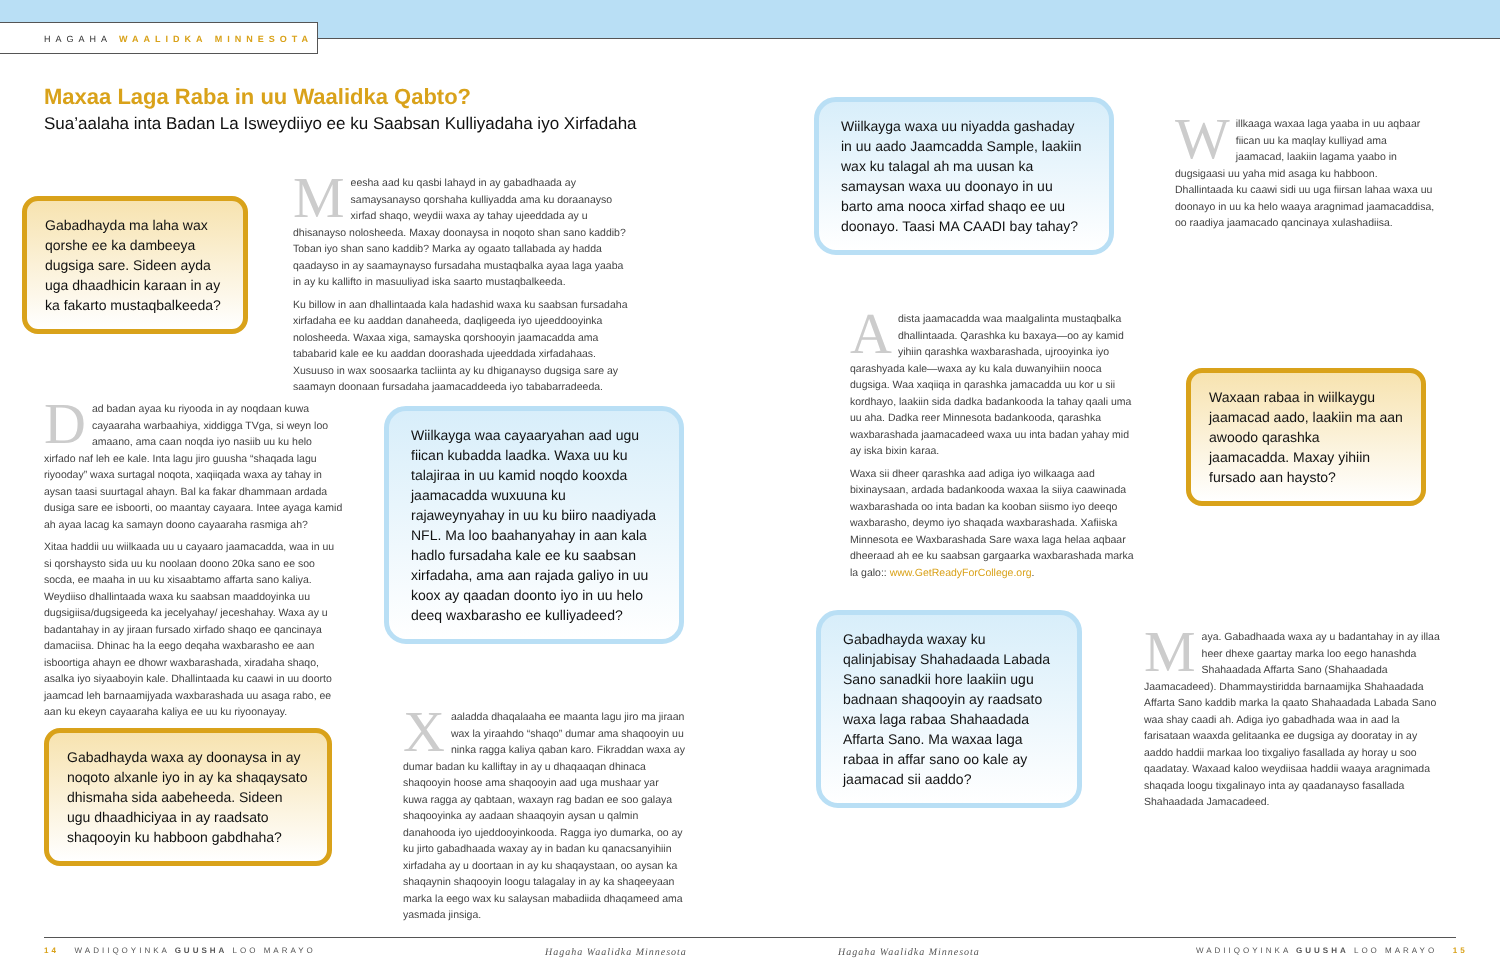HAGAHA WAALIDKA MINNESOTA
Maxaa Laga Raba in uu Waalidka Qabto?
Sua’aalaha inta Badan La Isweydiiyo ee ku Saabsan Kulliyadaha iyo Xirfadaha
Gabadhayda ma laha wax qorshe ee ka dambeeya dugsiga sare. Sideen ayda uga dhaadhicin karaan in ay ka fakarto mustaqbalkeeda?
Meesha aad ku qasbi lahayd in ay gabadhaada ay samaysanayso qorshaha kulliyadda ama ku doraanayso xirfad shaqo, weydii waxa ay tahay ujeeddada ay u dhisanayso nolosheeda. Maxay doonaysa in noqoto shan sano kaddib? Toban iyo shan sano kaddib? Marka ay ogaato tallabada ay hadda qaadayso in ay saamaynayso fursadaha mustaqbalka ayaa laga yaaba in ay ku kallifto in masuuliyad iska saarto mustaqbalkeeda.
Ku billow in aan dhallintaada kala hadashid waxa ku saabsan fursadaha xirfadaha ee ku aaddan danaheeda, daqligeeda iyo ujeeddooyinka nolosheeda. Waxaa xiga, samayska qorshooyin jaamacadda ama tababarid kale ee ku aaddan doorashada ujeeddada xirfadahaas. Xusuuso in wax soosaarka tacliinta ay ku dhiganayso dugsiga sare ay saamayn doonaan fursadaha jaamacaddeeda iyo tababarradeeda.
Dad badan ayaa ku riyooda in ay noqdaan kuwa cayaaraha warbaahiya, xiddigga TVga, si weyn loo amaano, ama caan noqda iyo nasiib uu ku helo xirfado naf leh ee kale. Inta lagu jiro guusha “shaqada lagu riyooday” waxa surtagal noqota, xaqiiqada waxa ay tahay in aysan taasi suurtagal ahayn. Bal ka fakar dhammaan ardada dusiga sare ee isboorti, oo maantay cayaara. Intee ayaga kamid ah ayaa lacag ka samayn doono cayaaraha rasmiga ah?
Xitaa haddii uu wiilkaada uu u cayaaro jaamacadda, waa in uu si qorshaysto sida uu ku noolaan doono 20ka sano ee soo socda, ee maaha in uu ku xisaabtamo affarta sano kaliya. Weydiiso dhallintaada waxa ku saabsan maaddoyinka uu dugsigiisa/dugsigeeda ka jecelyahay/ jeceshahay. Waxa ay u badantahay in ay jiraan fursado xirfado shaqo ee qancinaya damaciisa. Dhinac ha la eego deqaha waxbarasho ee aan isboortiga ahayn ee dhowr waxbarashada, xiradaha shaqo, asalka iyo siyaaboyin kale. Dhallintaada ku caawi in uu doorto jaamcad leh barnaamijyada waxbarashada uu asaga rabo, ee aan ku ekeyn cayaaraha kaliya ee uu ku riyoonayay.
Wiilkayga waa cayaaryahan aad ugu fiican kubadda laadka. Waxa uu ku talajiraa in uu kamid noqdo kooxda jaamacadda wuxuuna ku rajaweynyahay in uu ku biiro naadiyada NFL. Ma loo baahanyahay in aan kala hadlo fursadaha kale ee ku saabsan xirfadaha, ama aan rajada galiyo in uu koox ay qaadan doonto iyo in uu helo deeq waxbarasho ee kulliyadeed?
Gabadhayda waxa ay doonaysa in ay noqoto alxanle iyo in ay ka shaqaysato dhismaha sida aabeheeda. Sideen ugu dhaadhiciyaa in ay raadsato shaqooyin ku habboon gabdhaha?
Xaaladda dhaqalaaha ee maanta lagu jiro ma jiraan wax la yiraahdo “shaqo” dumar ama shaqooyin uu ninka ragga kaliya qaban karo. Fikraddan waxa ay dumar badan ku kalliftay in ay u dhaqaaqan dhinaca shaqooyin hoose ama shaqooyin aad uga mushaar yar kuwa ragga ay qabtaan, waxayn rag badan ee soo galaya shaqooyinka ay aadaan shaaqoyin aysan u qalmin danahooda iyo ujeddooyinkooda. Ragga iyo dumarka, oo ay ku jirto gabadhaada waxay ay in badan ku qanacsanyihiin xirfadaha ay u doortaan in ay ku shaqaystaan, oo aysan ka shaqaynin shaqooyin loogu talagalay in ay ka shaqeeyaan marka la eego wax ku salaysan mabadiida dhaqameed ama yasmada jinsiga.
Wiilkayga waxa uu niyadda gashaday in uu aado Jaamcadda Sample, laakiin wax ku talagal ah ma uusan ka samaysan waxa uu doonayo in uu barto ama nooca xirfad shaqo ee uu doonayo. Taasi MA CAADI bay tahay?
Willkaaga waxaa laga yaaba in uu aqbaar fiican uu ka maqlay kulliyad ama jaamacad, laakiin lagama yaabo in dugsigaasi uu yaha mid asaga ku habboon. Dhallintaada ku caawi sidi uu uga fiirsan lahaa waxa uu doonayo in uu ka helo waaya aragnimad jaamacaddisa, oo raadiya jaamacado qancinaya xulashadiisa.
Adista jaamacadda waa maalgalinta mustaqbalka dhallintaada. Qarashka ku baxaya—oo ay kamid yihiin qarashka waxbarashada, ujrooyinka iyo qarashyada kale—waxa ay ku kala duwanyihiin nooca dugsiga. Waa xaqiiqa in qarashka jamacadda uu kor u sii kordhayo, laakiin sida dadka badankooda la tahay qaali uma uu aha. Dadka reer Minnesota badankooda, qarashka waxbarashada jaamacadeed waxa uu inta badan yahay mid ay iska bixin karaa.
Waxa sii dheer qarashka aad adiga iyo wilkaaga aad bixinaysaan, ardada badankooda waxaa la siiya caawinada waxbarashada oo inta badan ka kooban siismo iyo deeqo waxbarasho, deymo iyo shaqada waxbarashada. Xafiiska Minnesota ee Waxbarashada Sare waxa laga helaa aqbaar dheeraad ah ee ku saabsan gargaarka waxbarashada marka la galo:: www.GetReadyForCollege.org.
Waxaan rabaa in wiilkaygu jaamacad aado, laakiin ma aan awoodo qarashka jaamacadda. Maxay yihiin fursado aan haysto?
Gabadhayda waxay ku qalinjabisay Shahadaada Labada Sano sanadkii hore laakiin ugu badnaan shaqooyin ay raadsato waxa laga rabaa Shahaadada Affarta Sano. Ma waxaa laga rabaa in affar sano oo kale ay jaamacad sii aaddo?
Maya. Gabadhaada waxa ay u badantahay in ay illaa heer dhexe gaartay marka loo eego hanashda Shahaadada Affarta Sano (Shahaadada Jaamacadeed). Dhammaystiridda barnaamijka Shahaadada Affarta Sano kaddib marka la qaato Shahaadada Labada Sano waa shay caadi ah. Adiga iyo gabadhada waa in aad la farisataan waaxda gelitaanka ee dugsiga ay dooratay in ay aaddo haddii markaa loo tixgaliyo fasallada ay horay u soo qaadatay. Waxaad kaloo weydiisaa haddii waaya aragnimada shaqada loogu tixgalinayo inta ay qaadanayso fasallada Shahaadada Jamacadeed.
14 WADIIQOYINKA GUUSHA LOO MARAYO
Hagaha Waalidka Minnesota Hagaha Waalidka Minnesota
WADIIQOYINKA GUUSHA LOO MARAYO 15